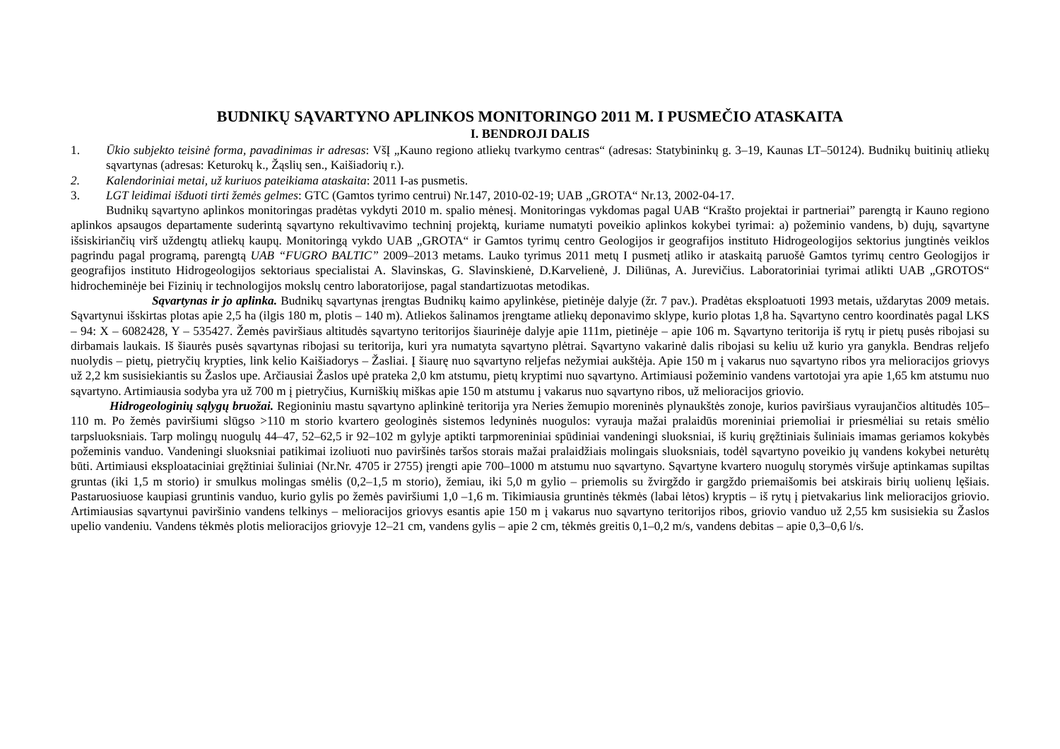BUDNIKŲ SĄVARTYNO APLINKOS MONITORINGO 2011 M. I PUSMEČIO ATASKAITA
I. BENDROJI DALIS
1. Ūkio subjekto teisinė forma, pavadinimas ir adresas: VšĮ „Kauno regiono atliekų tvarkymo centras“ (adresas: Statybininkų g. 3–19, Kaunas LT–50124). Budnikų buitinių atliekų sąvartynas (adresas: Keturokų k., Žąslių sen., Kaišiadorių r.).
2. Kalendoriniai metai, už kuriuos pateikiama ataskaita: 2011 I-as pusmetis.
3. LGT leidimai išduoti tirti žemės gelmes: GTC (Gamtos tyrimo centrui) Nr.147, 2010-02-19; UAB „GROTA“ Nr.13, 2002-04-17.
Budnikų sąvartyno aplinkos monitoringas pradėtas vykdyti 2010 m. spalio mėnesį. Monitoringas vykdomas pagal UAB “Krašto projektai ir partneriai” parengtą ir Kauno regiono aplinkos apsaugos departamente suderintą sąvartyno rekultivavimo techninį projektą, kuriame numatyti poveikio aplinkos kokybei tyrimai: a) požeminio vandens, b) dujų, sąvartyne išsiskiriančių virš uždengtų atliekų kaupų. Monitoringą vykdo UAB „GROTA“ ir Gamtos tyrimų centro Geologijos ir geografijos instituto Hidrogeologijos sektorius jungtinės veiklos pagrindu pagal programą, parengtą UAB “FUGRO BALTIC” 2009–2013 metams. Lauko tyrimus 2011 metų I pusmetį atliko ir ataskaitą paruošė Gamtos tyrimų centro Geologijos ir geografijos instituto Hidrogeologijos sektoriaus specialistai A. Slavinskas, G. Slavinskienė, D.Karvelienė, J. Diliūnas, A. Jurevičius. Laboratoriniai tyrimai atlikti UAB „GROTOS“ hidrocheminėje bei Fizinių ir technologijos mokslų centro laboratorijose, pagal standartizuotas metodikas.
Sąvartynas ir jo aplinka. Budnikų sąvartynas įrengtas Budnikų kaimo apylinkėse, pietinėje dalyje (žr. 7 pav.). Pradėtas eksploatuoti 1993 metais, uždarytas 2009 metais. Sąvartynui išskirtas plotas apie 2,5 ha (ilgis 180 m, plotis – 140 m). Atliekos šalinamos įrengtame atliekų deponavimo sklype, kurio plotas 1,8 ha. Sąvartyno centro koordinatės pagal LKS – 94: X – 6082428, Y – 535427. Žemės paviršiaus altitudės sąvartyno teritorijos šiaurinėje dalyje apie 111m, pietinėje – apie 106 m. Sąvartyno teritorija iš rytų ir pietų pusės ribojasi su dirbamais laukais. Iš šiaurės pusės sąvartynas ribojasi su teritorija, kuri yra numatyta sąvartyno plėtrai. Sąvartyno vakarinė dalis ribojasi su keliu už kurio yra ganykla. Bendras reljefo nuolydis – pietų, pietryčių krypties, link kelio Kaišiadorys – Žasliai. Į šiaurę nuo sąvartyno reljefas nežymiai aukštėja. Apie 150 m į vakarus nuo sąvartyno ribos yra melioracijos griovys už 2,2 km susisiekiantis su Žaslos upe. Arčiausiai Žaslos upė prateka 2,0 km atstumu, pietų kryptimi nuo sąvartyno. Artimiausi požeminio vandens vartotojai yra apie 1,65 km atstumu nuo sąvartyno. Artimiausia sodyba yra už 700 m į pietryčius, Kurniškių miškas apie 150 m atstumu į vakarus nuo sąvartyno ribos, už melioracijos griovio.
Hidrogeologinių sąlygų bruožai. Regioniniu mastu sąvartyno aplinkinė teritorija yra Neries žemupio moreninės plynaukštės zonoje, kurios paviršiaus vyraujančios altitudės 105–110 m. Po žemės paviršiumi slūgso >110 m storio kvartero geologinės sistemos ledyninės nuogulos: vyrauja mažai pralaidūs moreniniai priemoliai ir priesmėliai su retais smėlio tarpsluoksniais. Tarp molingų nuogulų 44–47, 52–62,5 ir 92–102 m gylyje aptikti tarpmoreniniai spūdiniai vandeningi sluoksniai, iš kurių gręžtiniais šuliniais imamas geriamos kokybės požeminis vanduo. Vandeningi sluoksniai patikimai izoliuoti nuo paviršinės taršos storais mažai pralaidžiais molingais sluoksniais, todėl sąvartyno poveikio jų vandens kokybei neturėtų būti. Artimiausi eksploataciniai gręžtiniai šuliniai (Nr.Nr. 4705 ir 2755) įrengti apie 700–1000 m atstumu nuo sąvartyno. Sąvartyne kvartero nuogulų storymės viršuje aptinkamas supiltas gruntas (iki 1,5 m storio) ir smulkus molingas smėlis (0,2–1,5 m storio), žemiau, iki 5,0 m gylio – priemolis su žvirgždo ir gargždo priemaišomis bei atskirais birių uolienų lęšiais. Pastaruosiuose kaupiasi gruntinis vanduo, kurio gylis po žemės paviršiumi 1,0 –1,6 m. Tikimiausia gruntinės tėkmės (labai lėtos) kryptis – iš rytų į pietvakarius link melioracijos griovio. Artimiausias sąvartynui paviršinio vandens telkinys – melioracijos griovys esantis apie 150 m į vakarus nuo sąvartyno teritorijos ribos, griovio vanduo už 2,55 km susisiekia su Žaslos upelio vandeniu. Vandens tėkmės plotis melioracijos griovyje 12–21 cm, vandens gylis – apie 2 cm, tėkmės greitis 0,1–0,2 m/s, vandens debitas – apie 0,3–0,6 l/s.